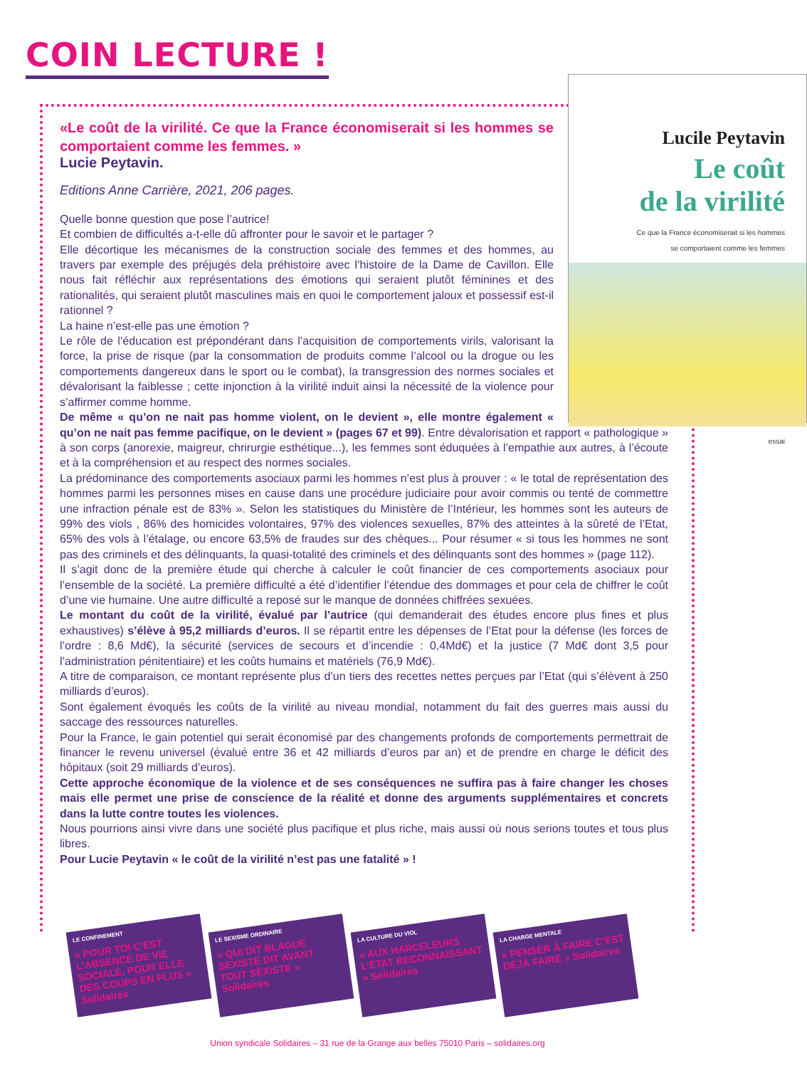COIN LECTURE !
Lucile Peytavin
Le coût
de la virilité
Ce que la France économiserait si les hommes
se comportaient comme les femmes
essai
«Le coût de la virilité. Ce que la France économiserait si les hommes se comportaient comme les femmes. »
Lucie Peytavin.
Editions Anne Carrière, 2021, 206 pages.
Quelle bonne question que pose l’autrice!
Et combien de difficultés a-t-elle dû affronter pour le savoir et le partager ?
Elle décortique les mécanismes de la construction sociale des femmes et des hommes, au travers par exemple des préjugés dela préhistoire avec l’histoire de la Dame de Cavillon. Elle nous fait réfléchir aux représentations des émotions qui seraient plutôt féminines et des rationalités, qui seraient plutôt masculines mais en quoi le comportement jaloux et possessif est-il rationnel ?
La haine n’est-elle pas une émotion ?
Le rôle de l’éducation est prépondérant dans l’acquisition de comportements virils, valorisant la force, la prise de risque (par la consommation de produits comme l’alcool ou la drogue ou les comportements dangereux dans le sport ou le combat), la transgression des normes sociales et dévalorisant la faiblesse ; cette injonction à la virilité induit ainsi la nécessité de la violence pour s’affirmer comme homme.
De même « qu’on ne nait pas homme violent, on le devient », elle montre également « qu’on ne nait pas femme pacifique, on le devient » (pages 67 et 99). Entre dévalorisation et rapport « pathologique » à son corps (anorexie, maigreur, chrirurgie esthétique...), les femmes sont éduquées à l’empathie aux autres, à l’écoute et à la compréhension et au respect des normes sociales.
La prédominance des comportements asociaux parmi les hommes n’est plus à prouver : « le total de représentation des hommes parmi les personnes mises en cause dans une procédure judiciaire pour avoir commis ou tenté de commettre une infraction pénale est de 83% ». Selon les statistiques du Ministère de l’Intérieur, les hommes sont les auteurs de 99% des viols , 86% des homicides volontaires, 97% des violences sexuelles, 87% des atteintes à la sûreté de l’Etat, 65% des vols à l’étalage, ou encore 63,5% de fraudes sur des chèques... Pour résumer « si tous les hommes ne sont pas des criminels et des délinquants, la quasi-totalité des criminels et des délinquants sont des hommes » (page 112).
Il s’agit donc de la première étude qui cherche à calculer le coût financier de ces comportements asociaux pour l’ensemble de la société. La première difficulté a été d’identifier l’étendue des dommages et pour cela de chiffrer le coût d’une vie humaine. Une autre difficulté a reposé sur le manque de données chiffrées sexuées.
Le montant du coût de la virilité, évalué par l’autrice (qui demanderait des études encore plus fines et plus exhaustives) s’élève à 95,2 milliards d’euros. Il se répartit entre les dépenses de l’Etat pour la défense (les forces de l’ordre : 8,6 Md€), la sécurité (services de secours et d’incendie : 0,4Md€) et la justice (7 Md€ dont 3,5 pour l’administration pénitentiaire) et les coûts humains et matériels (76,9 Md€).
A titre de comparaison, ce montant représente plus d’un tiers des recettes nettes perçues par l’Etat (qui s’élèvent à 250 milliards d’euros).
Sont également évoqués les coûts de la virilité au niveau mondial, notamment du fait des guerres mais aussi du saccage des ressources naturelles.
Pour la France, le gain potentiel qui serait économisé par des changements profonds de comportements permettrait de financer le revenu universel (évalué entre 36 et 42 milliards d’euros par an) et de prendre en charge le déficit des hôpitaux (soit 29 milliards d’euros).
Cette approche économique de la violence et de ses conséquences ne suffira pas à faire changer les choses mais elle permet une prise de conscience de la réalité et donne des arguments supplémentaires et concrets dans la lutte contre toutes les violences.
Nous pourrions ainsi vivre dans une société plus pacifique et plus riche, mais aussi où nous serions toutes et tous plus libres.
Pour Lucie Peytavin « le coût de la virilité n’est pas une fatalité » !
LE CONFINEMENT
« POUR TOI C’EST L’ABSENCE DE VIE SOCIALE, POUR ELLE DES COUPS EN PLUS » Solidaires
LE SEXISME ORDINAIRE
« QUI DIT BLAGUE SEXISTE DIT AVANT TOUT SEXISTE » Solidaires
LA CULTURE DU VIOL
« AUX HARCELEURS L’ÉTAT RECONNAISSANT » Solidaires
LA CHARGE MENTALE
« PENSER À FAIRE C’EST DÉJÀ FAIRE » Solidaires
Union syndicale Solidaires – 31 rue de la Grange aux belles 75010 Paris – solidaires.org